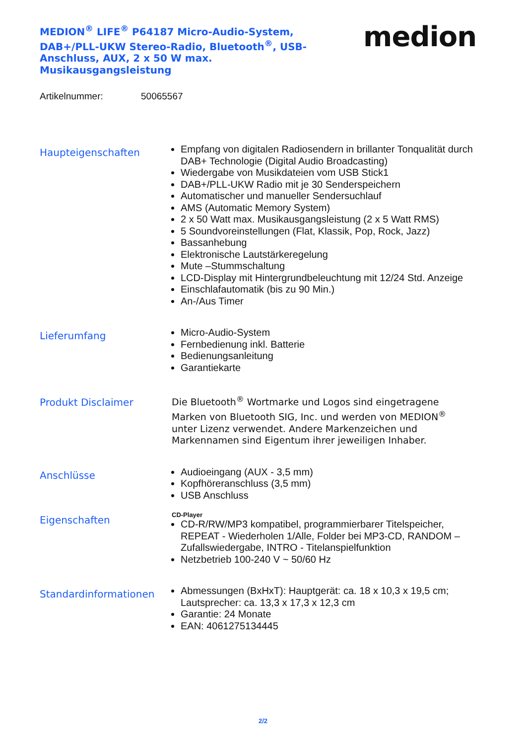MEDION<sup>®</sup> LIFE<sup>®</sup> P64187 Micro-Audio-System, DAB+/PLL-UKW Stereo-Radio, Bluetooth<sup>®</sup>, USB-Anschluss, AUX, 2 x 50 W max. Musikausgangsleistung
medion
Artikelnummer: 50065567
Haupteigenschaften
Empfang von digitalen Radiosendern in brillanter Tonqualität durch DAB+ Technologie (Digital Audio Broadcasting)
Wiedergabe von Musikdateien vom USB Stick1
DAB+/PLL-UKW Radio mit je 30 Senderspeichern
Automatischer und manueller Sendersuchlauf
AMS (Automatic Memory System)
2 x 50 Watt max. Musikausgangsleistung (2 x 5 Watt RMS)
5 Soundvoreinstellungen (Flat, Klassik, Pop, Rock, Jazz)
Bassanhebung
Elektronische Lautstärkeregelung
Mute –Stummschaltung
LCD-Display mit Hintergrundbeleuchtung mit 12/24 Std. Anzeige
Einschlafautomatik (bis zu 90 Min.)
An-/Aus Timer
Lieferumfang
Micro-Audio-System
Fernbedienung inkl. Batterie
Bedienungsanleitung
Garantiekarte
Produkt Disclaimer
Die Bluetooth<sup>®</sup> Wortmarke und Logos sind eingetragene Marken von Bluetooth SIG, Inc. und werden von MEDION<sup>®</sup> unter Lizenz verwendet. Andere Markenzeichen und Markennamen sind Eigentum ihrer jeweiligen Inhaber.
Anschlüsse
Audioeingang (AUX - 3,5 mm)
Kopfhöreranschluss (3,5 mm)
USB Anschluss
Eigenschaften
CD-Player
CD-R/RW/MP3 kompatibel, programmierbarer Titelspeicher, REPEAT - Wiederholen 1/Alle, Folder bei MP3-CD, RANDOM –Zufallswiedergabe, INTRO - Titelanspielfunktion
Netzbetrieb 100-240 V ~ 50/60 Hz
Standardinformationen
Abmessungen (BxHxT): Hauptgerät: ca. 18 x 10,3 x 19,5 cm; Lautsprecher: ca. 13,3 x 17,3 x 12,3 cm
Garantie: 24 Monate
EAN: 4061275134445
2/2